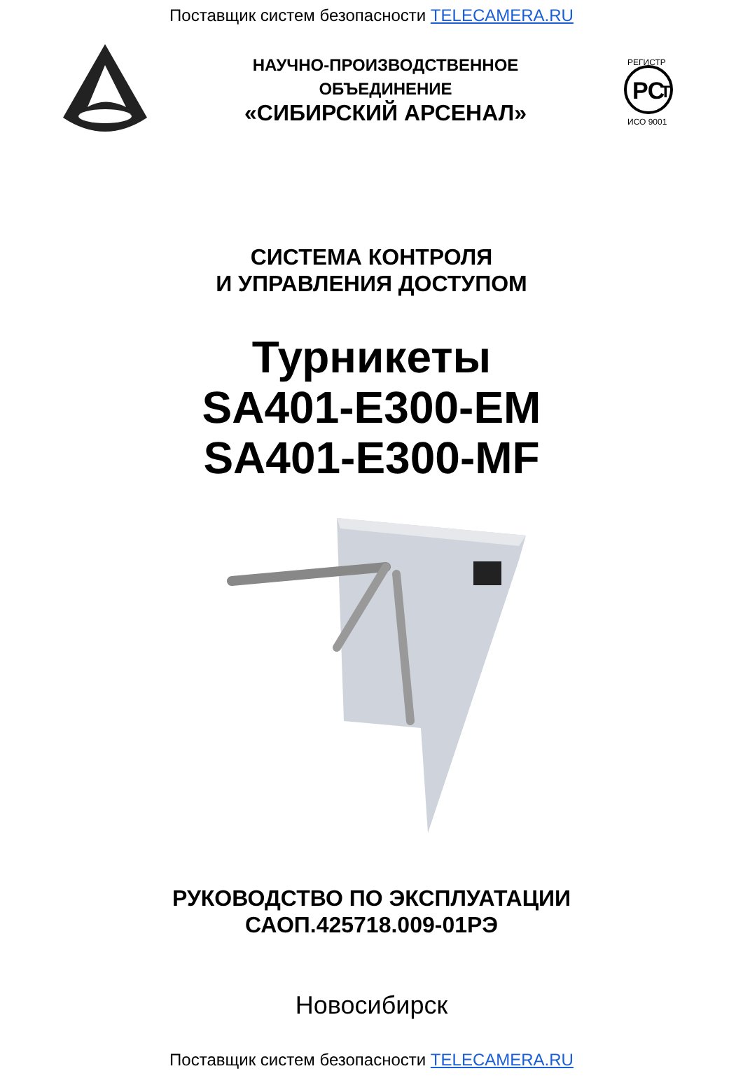Поставщик систем безопасности TELECAMERA.RU
НАУЧНО-ПРОИЗВОДСТВЕННОЕ
ОБЪЕДИНЕНИЕ
«СИБИРСКИЙ АРСЕНАЛ»
РС
Т
РЕГИСТР
ИСО 9001
СИСТЕМА КОНТРОЛЯ
И УПРАВЛЕНИЯ ДОСТУПОМ
Турникеты
SA401-E300-EM
SA401-E300-MF
РУКОВОДСТВО ПО ЭКСПЛУАТАЦИИ
САОП.425718.009-01РЭ
Новосибирск
Поставщик систем безопасности TELECAMERA.RU